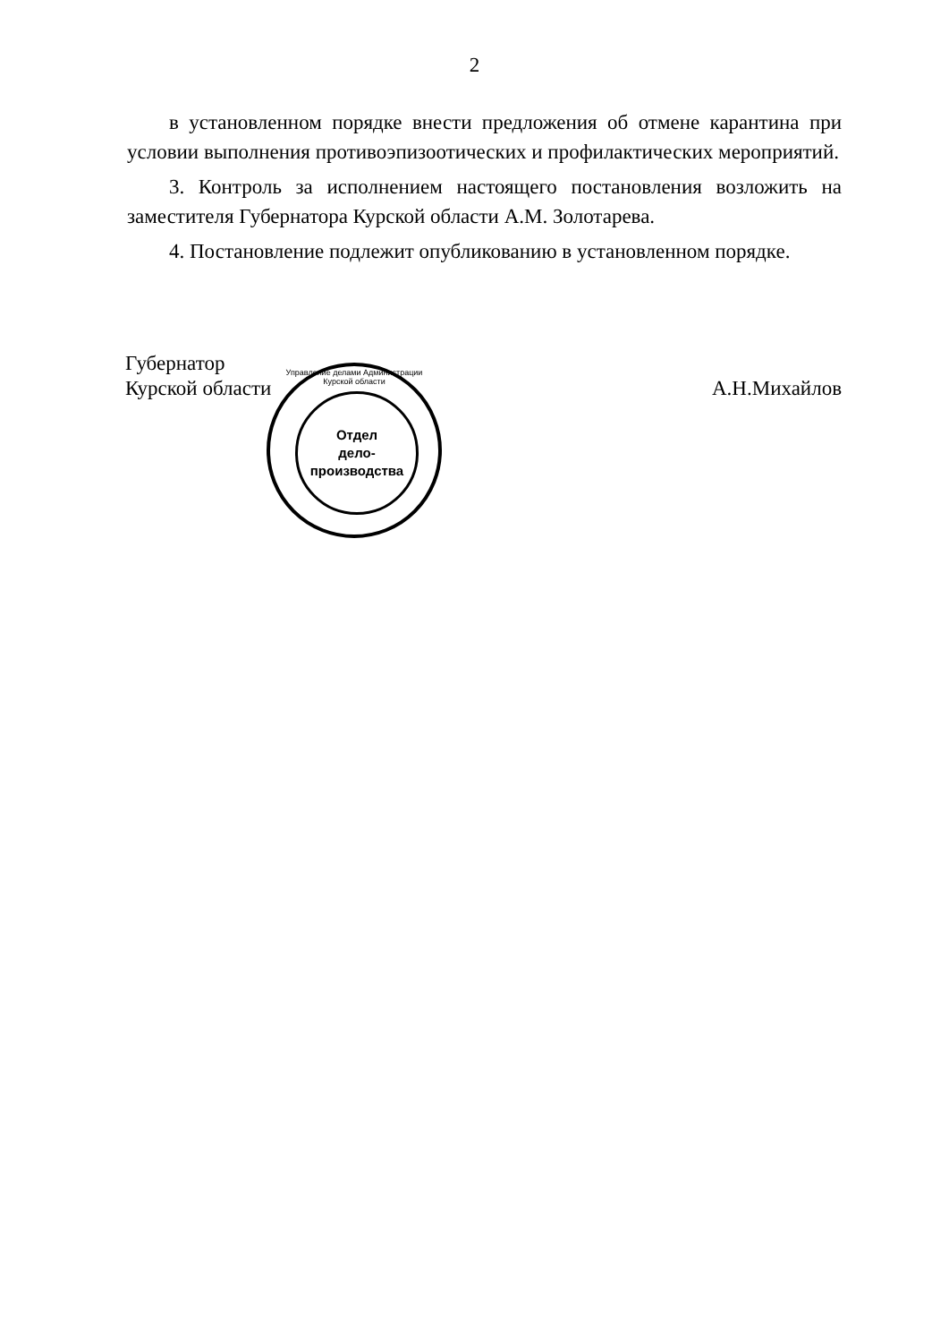2
в установленном порядке внести предложения об отмене карантина при условии выполнения противоэпизоотических и профилактических мероприятий.
3. Контроль за исполнением настоящего постановления возложить на заместителя Губернатора Курской области А.М. Золотарева.
4. Постановление подлежит опубликованию в установленном порядке.
Губернатор
Курской области
А.Н.Михайлов
Управление делами Администрации Курской области
Отдел
дело-
производства